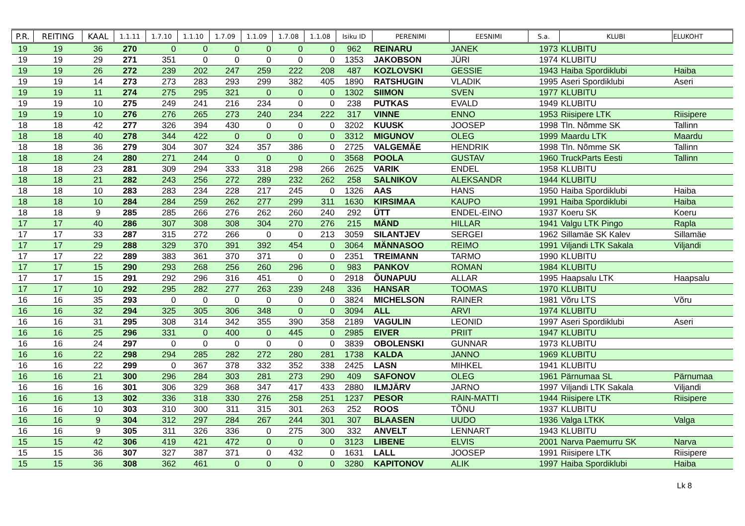| P.R. | REITING | KAAL | 1.1.11 | 1.7.10 | 1.1.10 | 1.7.09 | 1.1.09 | 1.7.08 | 1.1.08 | Isiku ID | PERENIMI | EESNIMI | S.a. | KLUBI | ELUKOHT |
| --- | --- | --- | --- | --- | --- | --- | --- | --- | --- | --- | --- | --- | --- | --- | --- |
| 19 | 19 | 36 | 270 | 0 | 0 | 0 | 0 | 0 | 0 | 962 | REINARU | JANEK | 1973 | KLUBITU | |
| 19 | 19 | 29 | 271 | 351 | 0 | 0 | 0 | 0 | 0 | 1353 | JAKOBSON | JÜRI | 1974 | KLUBITU | |
| 19 | 19 | 26 | 272 | 239 | 202 | 247 | 259 | 222 | 208 | 487 | KOZLOVSKI | GESSIE | 1943 | Haiba Spordiklubi | Haiba |
| 19 | 19 | 14 | 273 | 273 | 283 | 293 | 299 | 382 | 405 | 1890 | RATSHUGIN | VLADIK | 1995 | Aseri Spordiklubi | Aseri |
| 19 | 19 | 11 | 274 | 275 | 295 | 321 | 0 | 0 | 0 | 1302 | SIIMON | SVEN | 1977 | KLUBITU | |
| 19 | 19 | 10 | 275 | 249 | 241 | 216 | 234 | 0 | 0 | 238 | PUTKAS | EVALD | 1949 | KLUBITU | |
| 19 | 19 | 10 | 276 | 276 | 265 | 273 | 240 | 234 | 222 | 317 | VINNE | ENNO | 1953 | Riisipere LTK | Riisipere |
| 18 | 18 | 42 | 277 | 326 | 394 | 430 | 0 | 0 | 0 | 3202 | KUUSK | JOOSEP | 1998 | Tln. Nõmme SK | Tallinn |
| 18 | 18 | 40 | 278 | 344 | 422 | 0 | 0 | 0 | 0 | 3312 | MIGUNOV | OLEG | 1999 | Maardu LTK | Maardu |
| 18 | 18 | 36 | 279 | 304 | 307 | 324 | 357 | 386 | 0 | 2725 | VALGEMÄE | HENDRIK | 1998 | Tln. Nõmme SK | Tallinn |
| 18 | 18 | 24 | 280 | 271 | 244 | 0 | 0 | 0 | 0 | 3568 | POOLA | GUSTAV | 1960 | TruckParts Eesti | Tallinn |
| 18 | 18 | 23 | 281 | 309 | 294 | 333 | 318 | 298 | 266 | 2625 | VARIK | ENDEL | 1958 | KLUBITU | |
| 18 | 18 | 21 | 282 | 243 | 256 | 272 | 289 | 232 | 262 | 258 | SALNIKOV | ALEKSANDR | 1944 | KLUBITU | |
| 18 | 18 | 10 | 283 | 283 | 234 | 228 | 217 | 245 | 0 | 1326 | AAS | HANS | 1950 | Haiba Spordiklubi | Haiba |
| 18 | 18 | 10 | 284 | 284 | 259 | 262 | 277 | 299 | 311 | 1630 | KIRSIMAA | KAUPO | 1991 | Haiba Spordiklubi | Haiba |
| 18 | 18 | 9 | 285 | 285 | 266 | 276 | 262 | 260 | 240 | 292 | ÜTT | ENDEL-EINO | 1937 | Koeru SK | Koeru |
| 17 | 17 | 40 | 286 | 307 | 308 | 308 | 304 | 270 | 276 | 215 | MÄND | HILLAR | 1941 | Valgu LTK Pingo | Rapla |
| 17 | 17 | 33 | 287 | 315 | 272 | 266 | 0 | 0 | 213 | 3059 | SILANTJEV | SERGEI | 1962 | Sillamäe SK Kalev | Sillamäe |
| 17 | 17 | 29 | 288 | 329 | 370 | 391 | 392 | 454 | 0 | 3064 | MÄNNASOO | REIMO | 1991 | Viljandi LTK Sakala | Viljandi |
| 17 | 17 | 22 | 289 | 383 | 361 | 370 | 371 | 0 | 0 | 2351 | TREIMANN | TARMO | 1990 | KLUBITU | |
| 17 | 17 | 15 | 290 | 293 | 268 | 256 | 260 | 296 | 0 | 983 | PANKOV | ROMAN | 1984 | KLUBITU | |
| 17 | 17 | 15 | 291 | 292 | 296 | 316 | 451 | 0 | 0 | 2918 | ÕUNAPUU | ALLAR | 1995 | Haapsalu LTK | Haapsalu |
| 17 | 17 | 10 | 292 | 295 | 282 | 277 | 263 | 239 | 248 | 336 | HANSAR | TOOMAS | 1970 | KLUBITU | |
| 16 | 16 | 35 | 293 | 0 | 0 | 0 | 0 | 0 | 0 | 3824 | MICHELSON | RAINER | 1981 | Võru LTS | Võru |
| 16 | 16 | 32 | 294 | 325 | 305 | 306 | 348 | 0 | 0 | 3094 | ALL | ARVI | 1974 | KLUBITU | |
| 16 | 16 | 31 | 295 | 308 | 314 | 342 | 355 | 390 | 358 | 2189 | VAGULIN | LEONID | 1997 | Aseri Spordiklubi | Aseri |
| 16 | 16 | 25 | 296 | 331 | 0 | 400 | 0 | 445 | 0 | 2985 | EIVER | PRIIT | 1947 | KLUBITU | |
| 16 | 16 | 24 | 297 | 0 | 0 | 0 | 0 | 0 | 0 | 3839 | OBOLENSKI | GUNNAR | 1973 | KLUBITU | |
| 16 | 16 | 22 | 298 | 294 | 285 | 282 | 272 | 280 | 281 | 1738 | KALDA | JANNO | 1969 | KLUBITU | |
| 16 | 16 | 22 | 299 | 0 | 367 | 378 | 332 | 352 | 338 | 2425 | LASN | MIHKEL | 1941 | KLUBITU | |
| 16 | 16 | 21 | 300 | 296 | 284 | 303 | 281 | 273 | 290 | 409 | SAFONOV | OLEG | 1961 | Pärnumaa SL | Pärnumaa |
| 16 | 16 | 16 | 301 | 306 | 329 | 368 | 347 | 417 | 433 | 2880 | ILMJÄRV | JARNO | 1997 | Viljandi LTK Sakala | Viljandi |
| 16 | 16 | 13 | 302 | 336 | 318 | 330 | 276 | 258 | 251 | 1237 | PESOR | RAIN-MATTI | 1944 | Riisipere LTK | Riisipere |
| 16 | 16 | 10 | 303 | 310 | 300 | 311 | 315 | 301 | 263 | 252 | ROOS | TÕNU | 1937 | KLUBITU | |
| 16 | 16 | 9 | 304 | 312 | 297 | 284 | 267 | 244 | 301 | 307 | BLAASEN | UUDO | 1936 | Valga LTKK | Valga |
| 16 | 16 | 9 | 305 | 311 | 326 | 336 | 0 | 275 | 300 | 332 | ANVELT | LENNART | 1943 | KLUBITU | |
| 15 | 15 | 42 | 306 | 419 | 421 | 472 | 0 | 0 | 0 | 3123 | LIBENE | ELVIS | 2001 | Narva Paemurru SK | Narva |
| 15 | 15 | 36 | 307 | 327 | 387 | 371 | 0 | 432 | 0 | 1631 | LALL | JOOSEP | 1991 | Riisipere LTK | Riisipere |
| 15 | 15 | 36 | 308 | 362 | 461 | 0 | 0 | 0 | 0 | 3280 | KAPITONOV | ALIK | 1997 | Haiba Spordiklubi | Haiba |
Lk 8